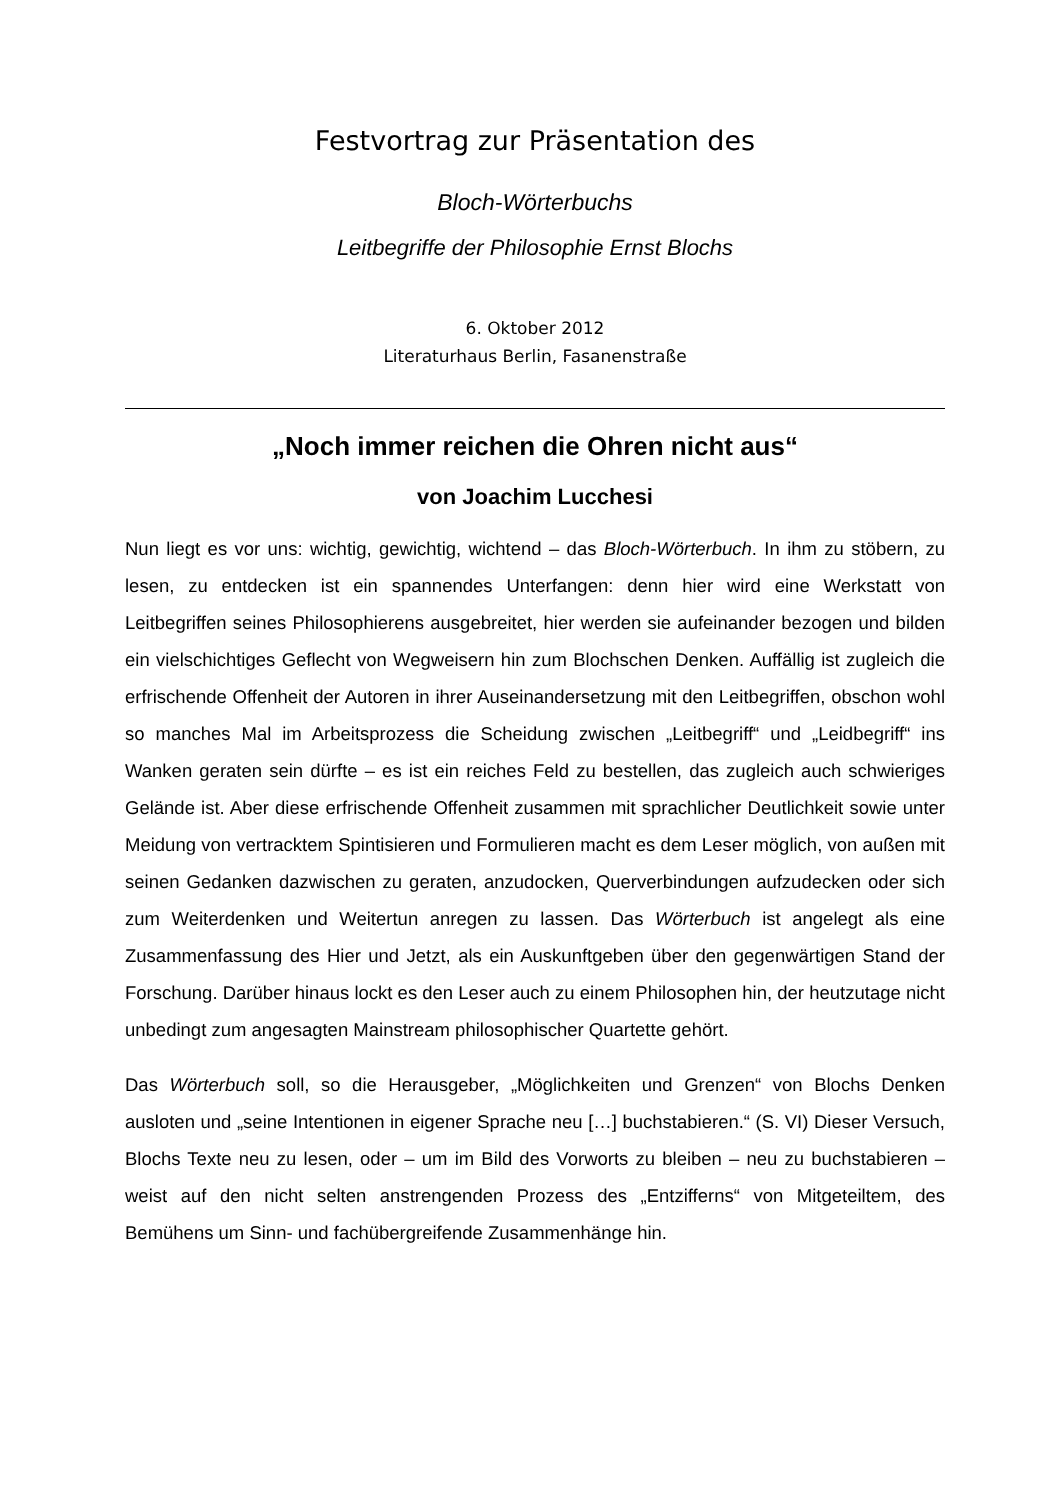Festvortrag zur Präsentation des
Bloch-Wörterbuchs
Leitbegriffe der Philosophie Ernst Blochs
6. Oktober 2012
Literaturhaus Berlin, Fasanenstraße
„Noch immer reichen die Ohren nicht aus“
von Joachim Lucchesi
Nun liegt es vor uns: wichtig, gewichtig, wichtend – das Bloch-Wörterbuch. In ihm zu stöbern, zu lesen, zu entdecken ist ein spannendes Unterfangen: denn hier wird eine Werkstatt von Leitbegriffen seines Philosophierens ausgebreitet, hier werden sie auf­einander bezogen und bilden ein vielschichtiges Geflecht von Wegweisern hin zum Blochschen Denken. Auffällig ist zugleich die erfrischende Offenheit der Autoren in ihrer Auseinandersetzung mit den Leitbegriffen, obschon wohl so manches Mal im Arbeitsprozess die Scheidung zwischen „Leitbegriff“ und „Leidbegriff“ ins Wanken geraten sein dürfte – es ist ein reiches Feld zu bestellen, das zugleich auch schwieri­ges Gelände ist. Aber diese erfrischende Offenheit zusammen mit sprachlicher Deut­lichkeit sowie unter Meidung von vertracktem Spintisieren und Formulieren macht es dem Leser möglich, von außen mit seinen Gedanken dazwischen zu geraten, anzu­docken, Querverbindungen aufzudecken oder sich zum Weiterdenken und Weitertun anregen zu lassen. Das Wörterbuch ist angelegt als eine Zusammenfassung des Hier und Jetzt, als ein Auskunftgeben über den gegenwärtigen Stand der Forschung. Darüber hinaus lockt es den Leser auch zu einem Philosophen hin, der heutzutage nicht unbedingt zum angesagten Mainstream philosophischer Quartette gehört.
Das Wörterbuch soll, so die Herausgeber, „Möglichkeiten und Grenzen“ von Blochs Denken ausloten und „seine Intentionen in eigener Sprache neu […] buchstabieren.“ (S. VI) Dieser Versuch, Blochs Texte neu zu lesen, oder – um im Bild des Vorworts zu bleiben – neu zu buchstabieren – weist auf den nicht selten anstrengenden Pro­zess des „Entzifferns“ von Mitgeteiltem, des Bemühens um Sinn- und fachübergrei­fende Zusammenhänge hin.